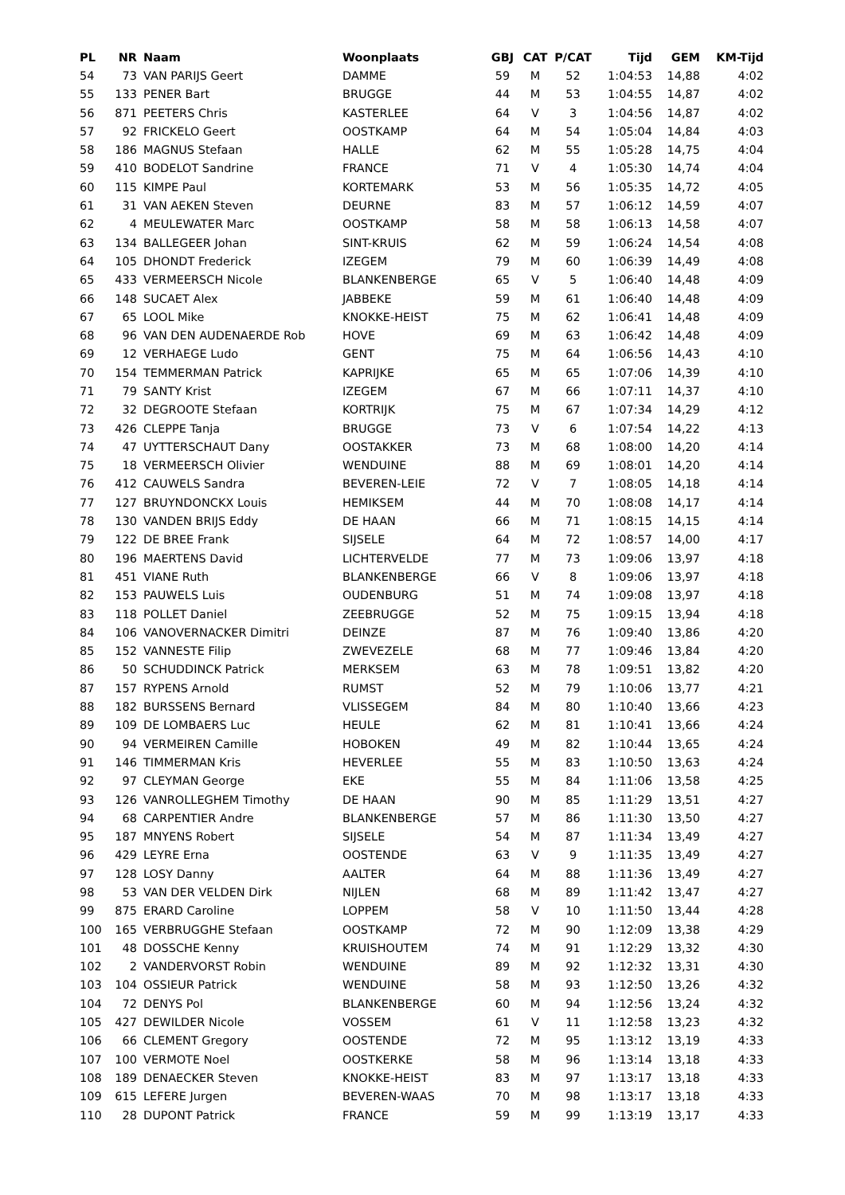| PL | NR | Naam | Woonplaats | GBJ | CAT | P/CAT | Tijd | GEM | KM-Tijd |
| --- | --- | --- | --- | --- | --- | --- | --- | --- | --- |
| 54 | 73 | VAN PARIJS Geert | DAMME | 59 | M | 52 | 1:04:53 | 14,88 | 4:02 |
| 55 | 133 | PENER Bart | BRUGGE | 44 | M | 53 | 1:04:55 | 14,87 | 4:02 |
| 56 | 871 | PEETERS Chris | KASTERLEE | 64 | V | 3 | 1:04:56 | 14,87 | 4:02 |
| 57 | 92 | FRICKELO Geert | OOSTKAMP | 64 | M | 54 | 1:05:04 | 14,84 | 4:03 |
| 58 | 186 | MAGNUS Stefaan | HALLE | 62 | M | 55 | 1:05:28 | 14,75 | 4:04 |
| 59 | 410 | BODELOT Sandrine | FRANCE | 71 | V | 4 | 1:05:30 | 14,74 | 4:04 |
| 60 | 115 | KIMPE Paul | KORTEMARK | 53 | M | 56 | 1:05:35 | 14,72 | 4:05 |
| 61 | 31 | VAN AEKEN Steven | DEURNE | 83 | M | 57 | 1:06:12 | 14,59 | 4:07 |
| 62 | 4 | MEULEWATER Marc | OOSTKAMP | 58 | M | 58 | 1:06:13 | 14,58 | 4:07 |
| 63 | 134 | BALLEGEER Johan | SINT-KRUIS | 62 | M | 59 | 1:06:24 | 14,54 | 4:08 |
| 64 | 105 | DHONDT Frederick | IZEGEM | 79 | M | 60 | 1:06:39 | 14,49 | 4:08 |
| 65 | 433 | VERMEERSCH Nicole | BLANKENBERGE | 65 | V | 5 | 1:06:40 | 14,48 | 4:09 |
| 66 | 148 | SUCAET Alex | JABBEKE | 59 | M | 61 | 1:06:40 | 14,48 | 4:09 |
| 67 | 65 | LOOL Mike | KNOKKE-HEIST | 75 | M | 62 | 1:06:41 | 14,48 | 4:09 |
| 68 | 96 | VAN DEN AUDENAERDE Rob | HOVE | 69 | M | 63 | 1:06:42 | 14,48 | 4:09 |
| 69 | 12 | VERHAEGE Ludo | GENT | 75 | M | 64 | 1:06:56 | 14,43 | 4:10 |
| 70 | 154 | TEMMERMAN Patrick | KAPRIJKE | 65 | M | 65 | 1:07:06 | 14,39 | 4:10 |
| 71 | 79 | SANTY Krist | IZEGEM | 67 | M | 66 | 1:07:11 | 14,37 | 4:10 |
| 72 | 32 | DEGROOTE Stefaan | KORTRIJK | 75 | M | 67 | 1:07:34 | 14,29 | 4:12 |
| 73 | 426 | CLEPPE Tanja | BRUGGE | 73 | V | 6 | 1:07:54 | 14,22 | 4:13 |
| 74 | 47 | UYTTERSCHAUT Dany | OOSTAKKER | 73 | M | 68 | 1:08:00 | 14,20 | 4:14 |
| 75 | 18 | VERMEERSCH Olivier | WENDUINE | 88 | M | 69 | 1:08:01 | 14,20 | 4:14 |
| 76 | 412 | CAUWELS Sandra | BEVEREN-LEIE | 72 | V | 7 | 1:08:05 | 14,18 | 4:14 |
| 77 | 127 | BRUYNDONCKX Louis | HEMIKSEM | 44 | M | 70 | 1:08:08 | 14,17 | 4:14 |
| 78 | 130 | VANDEN BRIJS Eddy | DE HAAN | 66 | M | 71 | 1:08:15 | 14,15 | 4:14 |
| 79 | 122 | DE BREE Frank | SIJSELE | 64 | M | 72 | 1:08:57 | 14,00 | 4:17 |
| 80 | 196 | MAERTENS David | LICHTERVELDE | 77 | M | 73 | 1:09:06 | 13,97 | 4:18 |
| 81 | 451 | VIANE Ruth | BLANKENBERGE | 66 | V | 8 | 1:09:06 | 13,97 | 4:18 |
| 82 | 153 | PAUWELS Luis | OUDENBURG | 51 | M | 74 | 1:09:08 | 13,97 | 4:18 |
| 83 | 118 | POLLET Daniel | ZEEBRUGGE | 52 | M | 75 | 1:09:15 | 13,94 | 4:18 |
| 84 | 106 | VANOVERNACKER Dimitri | DEINZE | 87 | M | 76 | 1:09:40 | 13,86 | 4:20 |
| 85 | 152 | VANNESTE Filip | ZWEVEZELE | 68 | M | 77 | 1:09:46 | 13,84 | 4:20 |
| 86 | 50 | SCHUDDINCK Patrick | MERKSEM | 63 | M | 78 | 1:09:51 | 13,82 | 4:20 |
| 87 | 157 | RYPENS Arnold | RUMST | 52 | M | 79 | 1:10:06 | 13,77 | 4:21 |
| 88 | 182 | BURSSENS Bernard | VLISSEGEM | 84 | M | 80 | 1:10:40 | 13,66 | 4:23 |
| 89 | 109 | DE LOMBAERS Luc | HEULE | 62 | M | 81 | 1:10:41 | 13,66 | 4:24 |
| 90 | 94 | VERMEIREN Camille | HOBOKEN | 49 | M | 82 | 1:10:44 | 13,65 | 4:24 |
| 91 | 146 | TIMMERMAN Kris | HEVERLEE | 55 | M | 83 | 1:10:50 | 13,63 | 4:24 |
| 92 | 97 | CLEYMAN George | EKE | 55 | M | 84 | 1:11:06 | 13,58 | 4:25 |
| 93 | 126 | VANROLLEGHEM Timothy | DE HAAN | 90 | M | 85 | 1:11:29 | 13,51 | 4:27 |
| 94 | 68 | CARPENTIER Andre | BLANKENBERGE | 57 | M | 86 | 1:11:30 | 13,50 | 4:27 |
| 95 | 187 | MNYENS Robert | SIJSELE | 54 | M | 87 | 1:11:34 | 13,49 | 4:27 |
| 96 | 429 | LEYRE Erna | OOSTENDE | 63 | V | 9 | 1:11:35 | 13,49 | 4:27 |
| 97 | 128 | LOSY Danny | AALTER | 64 | M | 88 | 1:11:36 | 13,49 | 4:27 |
| 98 | 53 | VAN DER VELDEN Dirk | NIJLEN | 68 | M | 89 | 1:11:42 | 13,47 | 4:27 |
| 99 | 875 | ERARD Caroline | LOPPEM | 58 | V | 10 | 1:11:50 | 13,44 | 4:28 |
| 100 | 165 | VERBRUGGHE Stefaan | OOSTKAMP | 72 | M | 90 | 1:12:09 | 13,38 | 4:29 |
| 101 | 48 | DOSSCHE Kenny | KRUISHOUTEM | 74 | M | 91 | 1:12:29 | 13,32 | 4:30 |
| 102 | 2 | VANDERVORST Robin | WENDUINE | 89 | M | 92 | 1:12:32 | 13,31 | 4:30 |
| 103 | 104 | OSSIEUR Patrick | WENDUINE | 58 | M | 93 | 1:12:50 | 13,26 | 4:32 |
| 104 | 72 | DENYS Pol | BLANKENBERGE | 60 | M | 94 | 1:12:56 | 13,24 | 4:32 |
| 105 | 427 | DEWILDER Nicole | VOSSEM | 61 | V | 11 | 1:12:58 | 13,23 | 4:32 |
| 106 | 66 | CLEMENT Gregory | OOSTENDE | 72 | M | 95 | 1:13:12 | 13,19 | 4:33 |
| 107 | 100 | VERMOTE Noel | OOSTKERKE | 58 | M | 96 | 1:13:14 | 13,18 | 4:33 |
| 108 | 189 | DENAECKER Steven | KNOKKE-HEIST | 83 | M | 97 | 1:13:17 | 13,18 | 4:33 |
| 109 | 615 | LEFERE Jurgen | BEVEREN-WAAS | 70 | M | 98 | 1:13:17 | 13,18 | 4:33 |
| 110 | 28 | DUPONT Patrick | FRANCE | 59 | M | 99 | 1:13:19 | 13,17 | 4:33 |